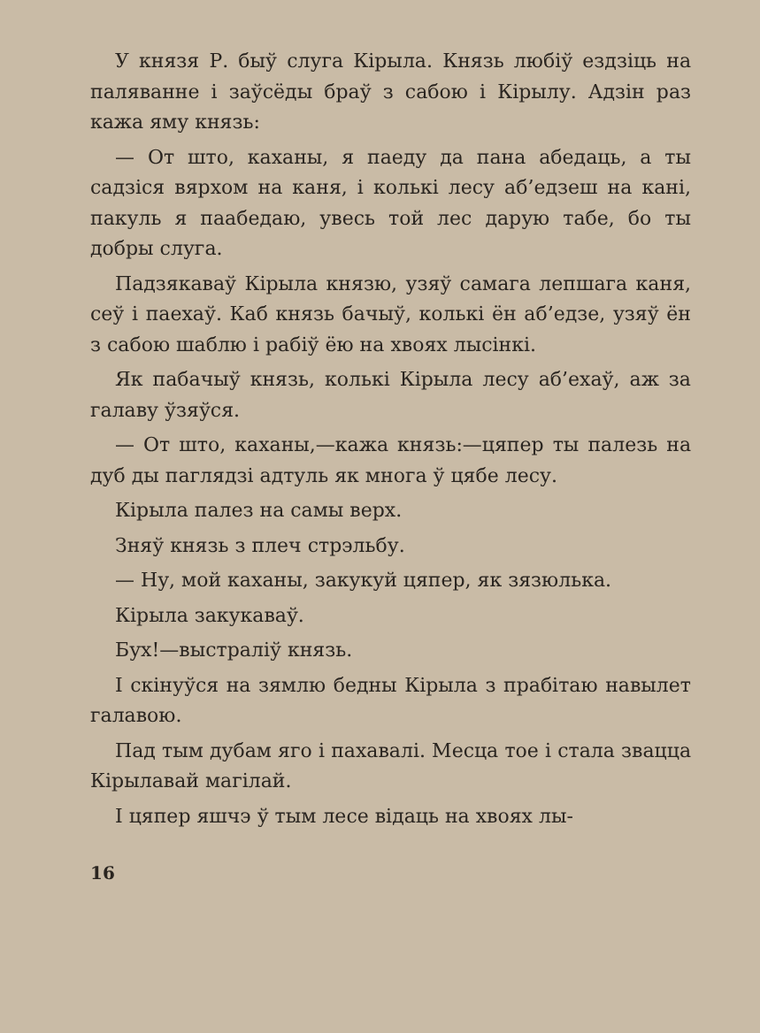У князя Р. быў слуга Кірыла. Князь любіў ездзіць на паляванне і заўсёды браў з сабою і Кірылу. Адзін раз кажа яму князь:
— От што, каханы, я паеду да пана абедаць, а ты садзіся вярхом на каня, і колькі лесу аб’едзеш на кані, пакуль я паабедаю, увесь той лес дарую табе, бо ты добры слуга.
Падзякаваў Кірыла князю, узяў самага лепшага каня, сеў і паехаў. Каб князь бачыў, колькі ён аб’едзе, узяў ён з сабою шаблю і рабіў ёю на хвоях лысінкі.
Як пабачыў князь, колькі Кірыла лесу аб’ехаў, аж за галаву ўзяўся.
— От што, каханы,—кажа князь:—цяпер ты палезь на дуб ды паглядзі адтуль як многа ў цябе лесу.
Кірыла палез на самы верх.
Зняў князь з плеч стрэльбу.
— Ну, мой каханы, закукуй цяпер, як зязюлька.
Кірыла закукаваў.
Бух!—выстраліў князь.
І скінуўся на зямлю бедны Кірыла з прабітаю навылет галавою.
Пад тым дубам яго і пахавалі. Месца тое і стала звацца Кірылавай магілай.
І цяпер яшчэ ў тым лесе відаць на хвоях лы-
16